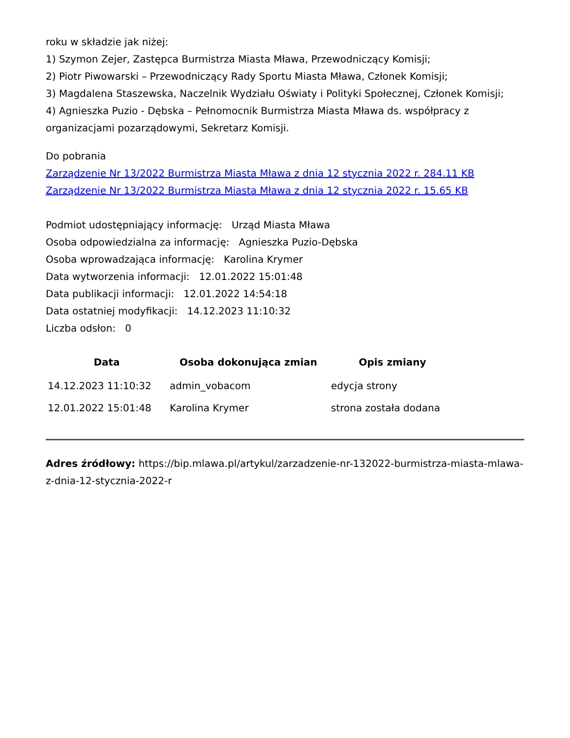roku w składzie jak niżej:
1) Szymon Zejer, Zastępca Burmistrza Miasta Mława, Przewodniczący Komisji;
2) Piotr Piwowarski – Przewodniczący Rady Sportu Miasta Mława, Członek Komisji;
3) Magdalena Staszewska, Naczelnik Wydziału Oświaty i Polityki Społecznej, Członek Komisji;
4) Agnieszka Puzio - Dębska – Pełnomocnik Burmistrza Miasta Mława ds. współpracy z organizacjami pozarządowymi, Sekretarz Komisji.
Do pobrania
Zarządzenie Nr 13/2022 Burmistrza Miasta Mława z dnia 12 stycznia 2022 r. 284.11 KB
Zarządzenie Nr 13/2022 Burmistrza Miasta Mława z dnia 12 stycznia 2022 r. 15.65 KB
Podmiot udostępniający informację: Urząd Miasta Mława
Osoba odpowiedzialna za informację: Agnieszka Puzio-Dębska
Osoba wprowadzająca informację: Karolina Krymer
Data wytworzenia informacji: 12.01.2022 15:01:48
Data publikacji informacji: 12.01.2022 14:54:18
Data ostatniej modyfikacji: 14.12.2023 11:10:32
Liczba odsłon: 0
| Data | Osoba dokonująca zmian | Opis zmiany |
| --- | --- | --- |
| 14.12.2023 11:10:32 | admin_vobacom | edycja strony |
| 12.01.2022 15:01:48 | Karolina Krymer | strona została dodana |
Adres źródłowy: https://bip.mlawa.pl/artykul/zarzadzenie-nr-132022-burmistrza-miasta-mlawa-z-dnia-12-stycznia-2022-r